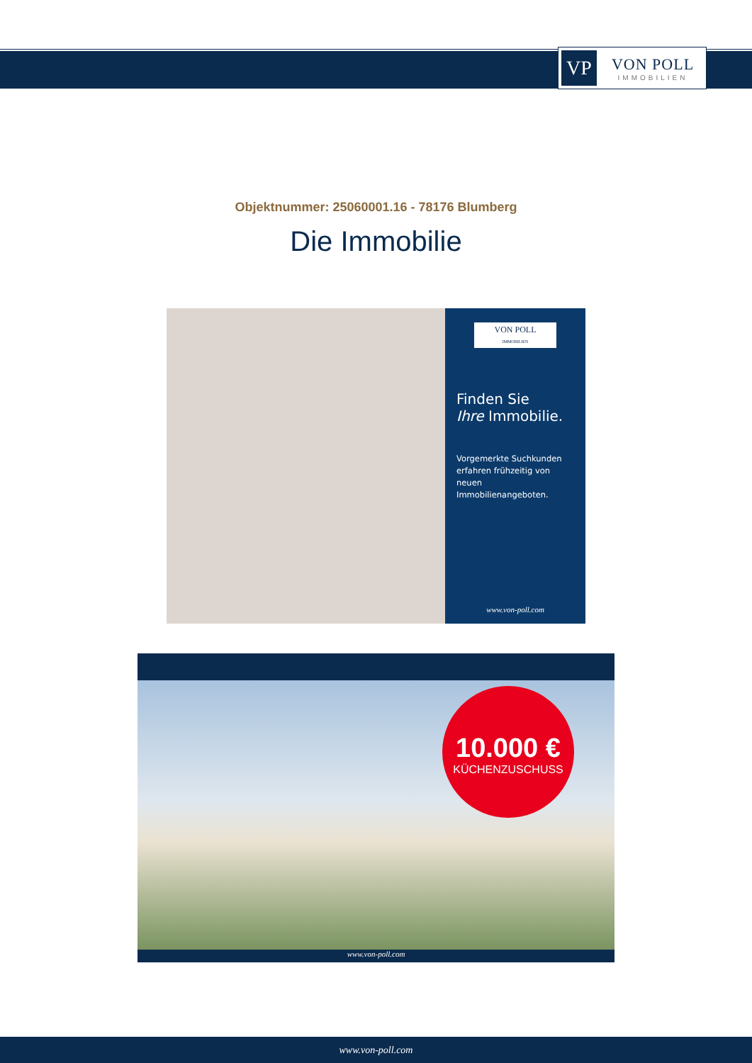VP
VON POLL
IMMOBILIEN
Objektnummer: 25060001.16 - 78176 Blumberg
Die Immobilie
VON POLL
IMMOBILIEN
Finden Sie
Ihre Immobilie.
Vorgemerkte Suchkunden erfahren frühzeitig von neuen Immobilienangeboten.
www.von-poll.com
10.000 €
KÜCHENZUSCHUSS
www.von-poll.com
www.von-poll.com